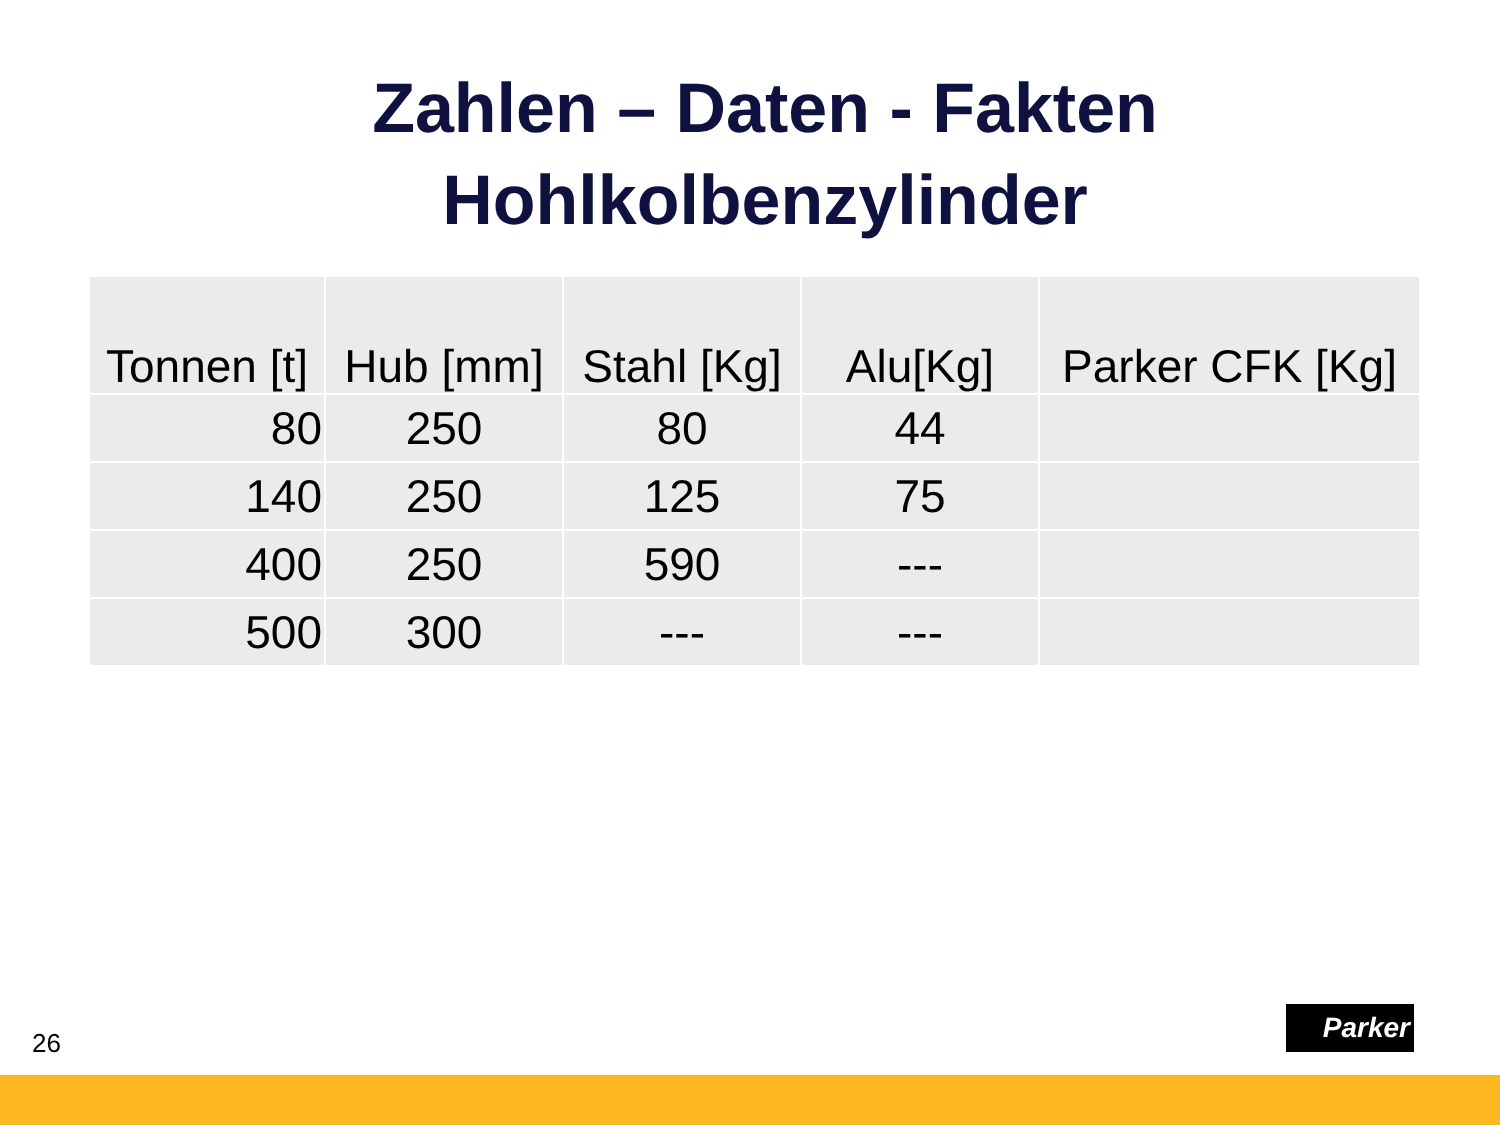Zahlen – Daten - Fakten
Hohlkolbenzylinder
| Tonnen [t] | Hub [mm] | Stahl [Kg] | Alu[Kg] | Parker CFK [Kg] |
| --- | --- | --- | --- | --- |
| 80 | 250 | 80 | 44 | |
| 140 | 250 | 125 | 75 | |
| 400 | 250 | 590 | --- | |
| 500 | 300 | --- | --- | |
26
Parker